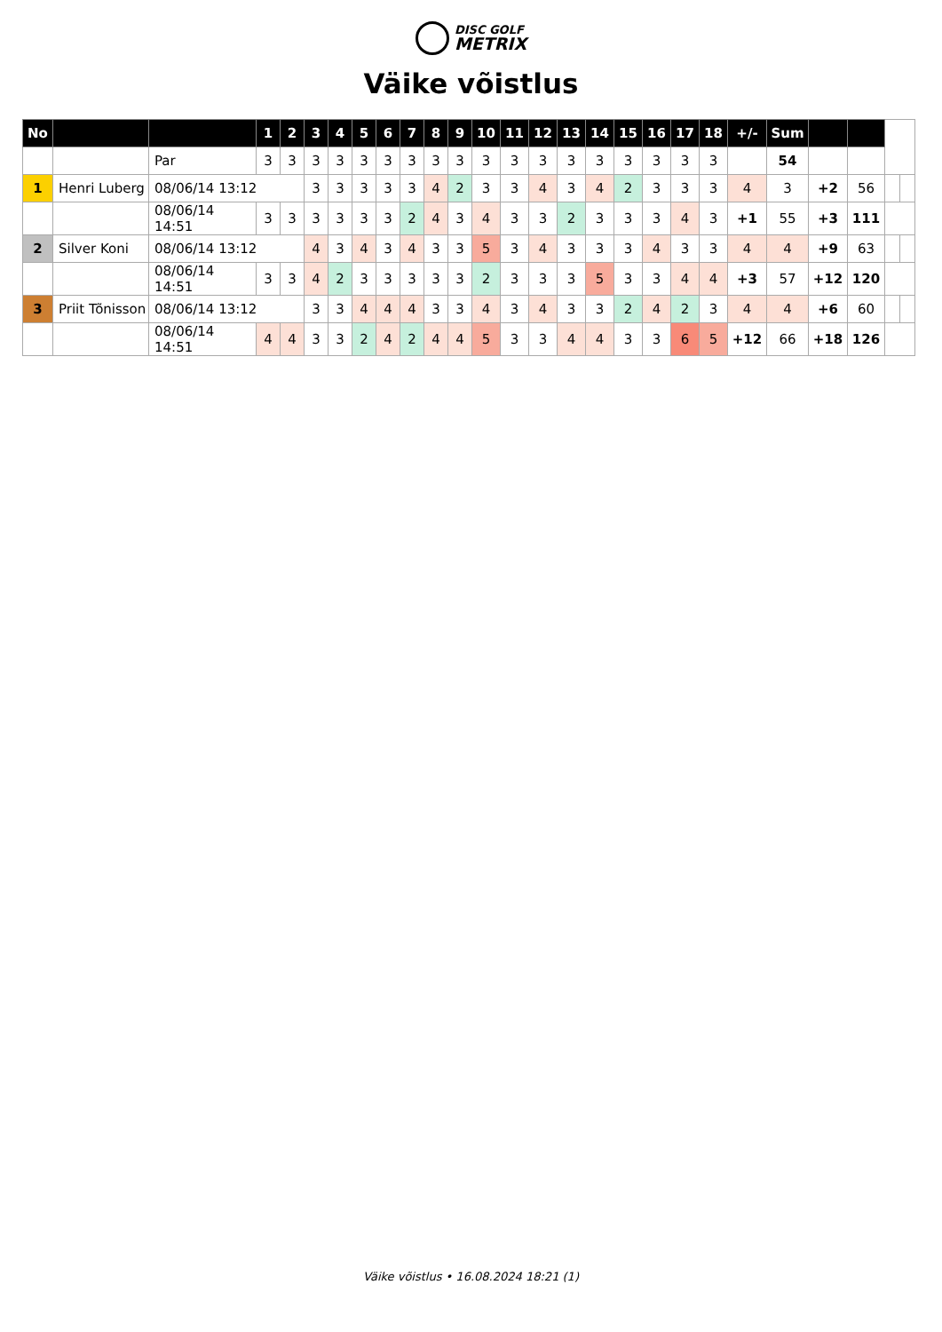DISC GOLF
METRIX
Väike võistlus
| No | | | 1 | 2 | 3 | 4 | 5 | 6 | 7 | 8 | 9 | 10 | 11 | 12 | 13 | 14 | 15 | 16 | 17 | 18 | +/- | Sum | | | | |
| | | Par | 3 | 3 | 3 | 3 | 3 | 3 | 3 | 3 | 3 | 3 | 3 | 3 | 3 | 3 | 3 | 3 | 3 | 3 | | 54 | | | | |
| 1 | Henri Luberg | 08/06/14 13:12 | | | 3 | 3 | 3 | 3 | 3 | 4 | 2 | 3 | 3 | 4 | 3 | 4 | 2 | 3 | 3 | 3 | 4 | 3 | +2 | 56 | | |
| | | 08/06/14 14:51 | 3 | 3 | 3 | 3 | 3 | 3 | 2 | 4 | 3 | 4 | 3 | 3 | 2 | 3 | 3 | 3 | 4 | 3 | +1 | 55 | +3 | 111 | | |
| 2 | Silver Koni | 08/06/14 13:12 | | | 4 | 3 | 4 | 3 | 4 | 3 | 3 | 5 | 3 | 4 | 3 | 3 | 3 | 4 | 3 | 3 | 4 | 4 | +9 | 63 | | |
| | | 08/06/14 14:51 | 3 | 3 | 4 | 2 | 3 | 3 | 3 | 3 | 3 | 2 | 3 | 3 | 3 | 5 | 3 | 3 | 4 | 4 | +3 | 57 | +12 | 120 | | |
| 3 | Priit Tõnisson | 08/06/14 13:12 | | | 3 | 3 | 4 | 4 | 4 | 3 | 3 | 4 | 3 | 4 | 3 | 3 | 2 | 4 | 2 | 3 | 4 | 4 | +6 | 60 | | |
| | | 08/06/14 14:51 | 4 | 4 | 3 | 3 | 2 | 4 | 2 | 4 | 4 | 5 | 3 | 3 | 4 | 4 | 3 | 3 | 6 | 5 | +12 | 66 | +18 | 126 | | |
Väike võistlus • 16.08.2024 18:21 (1)